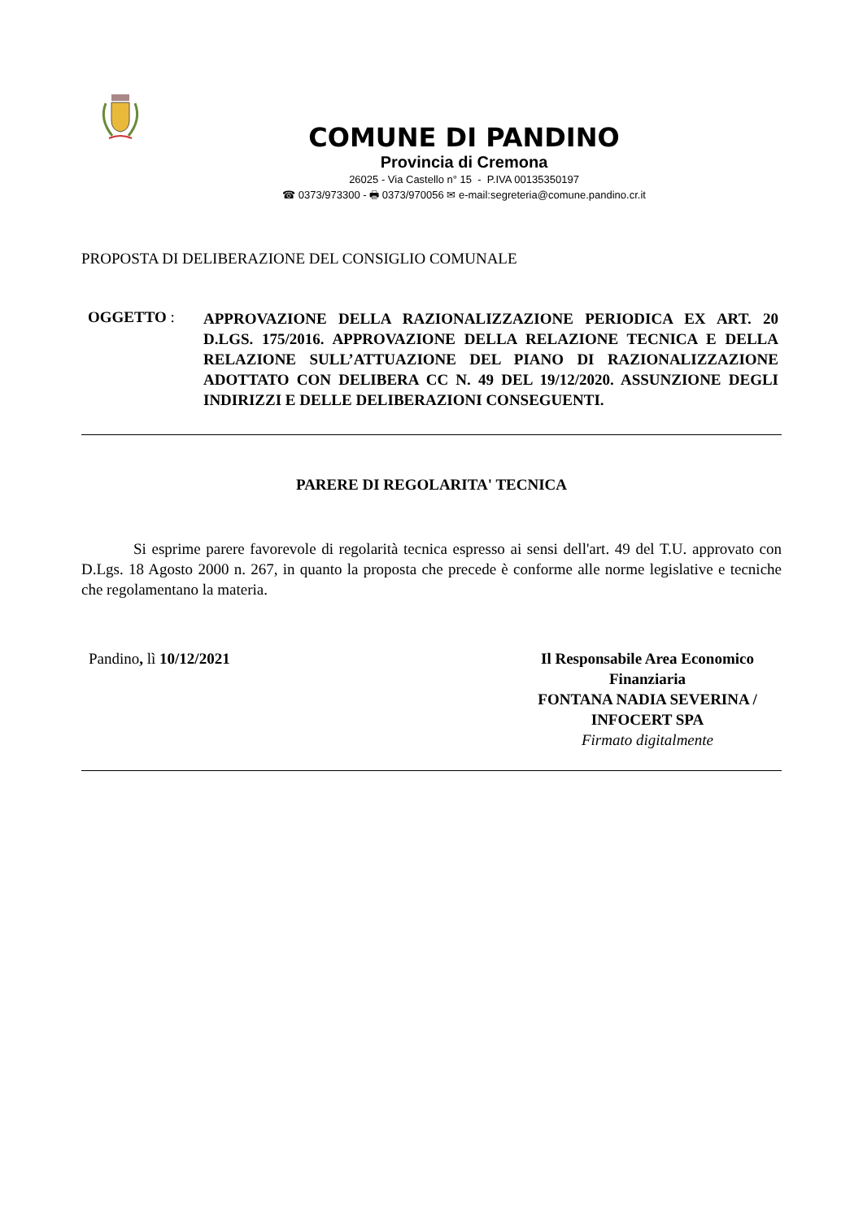COMUNE DI PANDINO
Provincia di Cremona
26025 - Via Castello n° 15 - P.IVA 00135350197
☎ 0373/973300 - 🖶 0373/970056 ✉ e-mail:segreteria@comune.pandino.cr.it
PROPOSTA DI DELIBERAZIONE DEL CONSIGLIO COMUNALE
OGGETTO :
APPROVAZIONE DELLA RAZIONALIZZAZIONE PERIODICA EX ART. 20 D.LGS. 175/2016. APPROVAZIONE DELLA RELAZIONE TECNICA E DELLA RELAZIONE SULL’ATTUAZIONE DEL PIANO DI RAZIONALIZZAZIONE ADOTTATO CON DELIBERA CC N. 49 DEL 19/12/2020. ASSUNZIONE DEGLI INDIRIZZI E DELLE DELIBERAZIONI CONSEGUENTI.
PARERE DI REGOLARITA' TECNICA
Si esprime parere favorevole di regolarità tecnica espresso ai sensi dell'art. 49 del T.U. approvato con D.Lgs. 18 Agosto 2000 n. 267, in quanto la proposta che precede è conforme alle norme legislative e tecniche che regolamentano la materia.
Pandino, lì 10/12/2021 Il Responsabile Area Economico Finanziaria
FONTANA NADIA SEVERINA / INFOCERT SPA
Firmato digitalmente